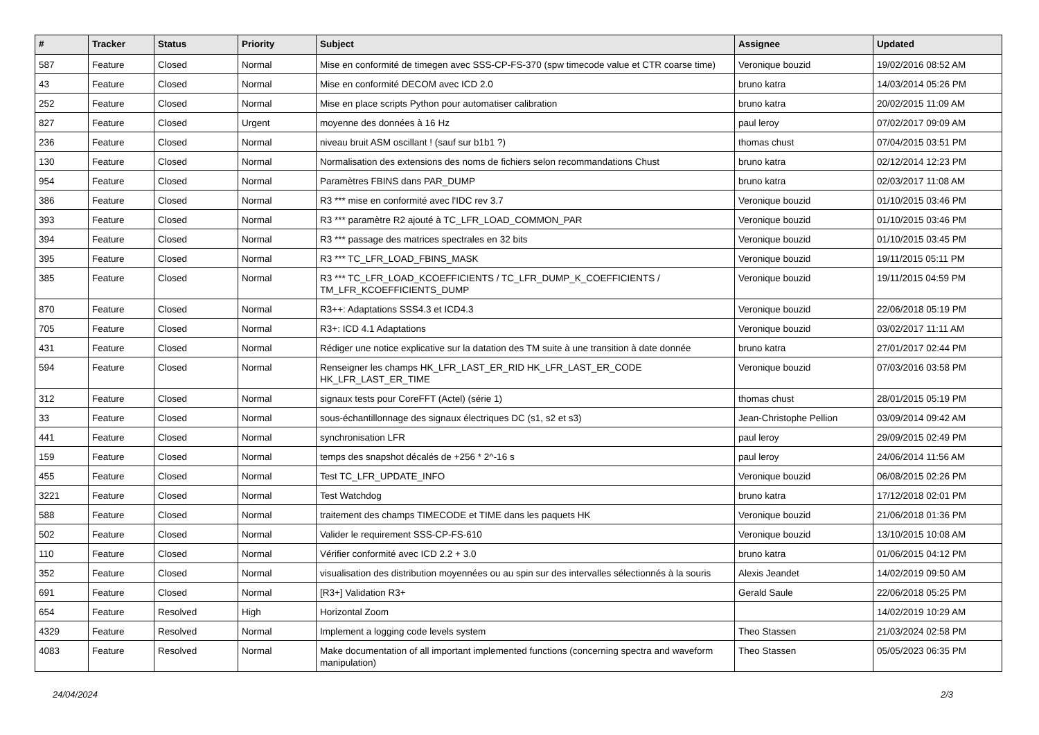| # | Tracker | Status | Priority | Subject | Assignee | Updated |
| --- | --- | --- | --- | --- | --- | --- |
| 587 | Feature | Closed | Normal | Mise en conformité de timegen avec SSS-CP-FS-370 (spw timecode value et CTR coarse time) | Veronique bouzid | 19/02/2016 08:52 AM |
| 43 | Feature | Closed | Normal | Mise en conformité DECOM avec ICD 2.0 | bruno katra | 14/03/2014 05:26 PM |
| 252 | Feature | Closed | Normal | Mise en place scripts Python pour automatiser calibration | bruno katra | 20/02/2015 11:09 AM |
| 827 | Feature | Closed | Urgent | moyenne des données à 16 Hz | paul leroy | 07/02/2017 09:09 AM |
| 236 | Feature | Closed | Normal | niveau bruit ASM oscillant ! (sauf sur b1b1 ?) | thomas chust | 07/04/2015 03:51 PM |
| 130 | Feature | Closed | Normal | Normalisation des extensions des noms de fichiers selon recommandations Chust | bruno katra | 02/12/2014 12:23 PM |
| 954 | Feature | Closed | Normal | Paramètres FBINS dans PAR_DUMP | bruno katra | 02/03/2017 11:08 AM |
| 386 | Feature | Closed | Normal | R3 *** mise en conformité avec l'IDC rev 3.7 | Veronique bouzid | 01/10/2015 03:46 PM |
| 393 | Feature | Closed | Normal | R3 *** paramètre R2 ajouté à TC_LFR_LOAD_COMMON_PAR | Veronique bouzid | 01/10/2015 03:46 PM |
| 394 | Feature | Closed | Normal | R3 *** passage des matrices spectrales en 32 bits | Veronique bouzid | 01/10/2015 03:45 PM |
| 395 | Feature | Closed | Normal | R3 *** TC_LFR_LOAD_FBINS_MASK | Veronique bouzid | 19/11/2015 05:11 PM |
| 385 | Feature | Closed | Normal | R3 *** TC_LFR_LOAD_KCOEFFICIENTS / TC_LFR_DUMP_K_COEFFICIENTS / TM_LFR_KCOEFFICIENTS_DUMP | Veronique bouzid | 19/11/2015 04:59 PM |
| 870 | Feature | Closed | Normal | R3++: Adaptations SSS4.3 et ICD4.3 | Veronique bouzid | 22/06/2018 05:19 PM |
| 705 | Feature | Closed | Normal | R3+: ICD 4.1 Adaptations | Veronique bouzid | 03/02/2017 11:11 AM |
| 431 | Feature | Closed | Normal | Rédiger une notice explicative sur la datation des TM suite à une transition à date donnée | bruno katra | 27/01/2017 02:44 PM |
| 594 | Feature | Closed | Normal | Renseigner les champs HK_LFR_LAST_ER_RID HK_LFR_LAST_ER_CODE HK_LFR_LAST_ER_TIME | Veronique bouzid | 07/03/2016 03:58 PM |
| 312 | Feature | Closed | Normal | signaux tests pour CoreFFT (Actel) (série 1) | thomas chust | 28/01/2015 05:19 PM |
| 33 | Feature | Closed | Normal | sous-échantillonnage des signaux électriques DC (s1, s2 et s3) | Jean-Christophe Pellion | 03/09/2014 09:42 AM |
| 441 | Feature | Closed | Normal | synchronisation LFR | paul leroy | 29/09/2015 02:49 PM |
| 159 | Feature | Closed | Normal | temps des snapshot décalés de +256 * 2^-16 s | paul leroy | 24/06/2014 11:56 AM |
| 455 | Feature | Closed | Normal | Test TC_LFR_UPDATE_INFO | Veronique bouzid | 06/08/2015 02:26 PM |
| 3221 | Feature | Closed | Normal | Test Watchdog | bruno katra | 17/12/2018 02:01 PM |
| 588 | Feature | Closed | Normal | traitement des champs TIMECODE et TIME dans les paquets HK | Veronique bouzid | 21/06/2018 01:36 PM |
| 502 | Feature | Closed | Normal | Valider le requirement SSS-CP-FS-610 | Veronique bouzid | 13/10/2015 10:08 AM |
| 110 | Feature | Closed | Normal | Vérifier conformité avec ICD 2.2 + 3.0 | bruno katra | 01/06/2015 04:12 PM |
| 352 | Feature | Closed | Normal | visualisation des distribution moyennées ou au spin sur des intervalles sélectionnés à la souris | Alexis Jeandet | 14/02/2019 09:50 AM |
| 691 | Feature | Closed | Normal | [R3+] Validation R3+ | Gerald Saule | 22/06/2018 05:25 PM |
| 654 | Feature | Resolved | High | Horizontal Zoom | | 14/02/2019 10:29 AM |
| 4329 | Feature | Resolved | Normal | Implement a logging code levels system | Theo Stassen | 21/03/2024 02:58 PM |
| 4083 | Feature | Resolved | Normal | Make documentation of all important implemented functions (concerning spectra and waveform manipulation) | Theo Stassen | 05/05/2023 06:35 PM |
24/04/2024 2/3